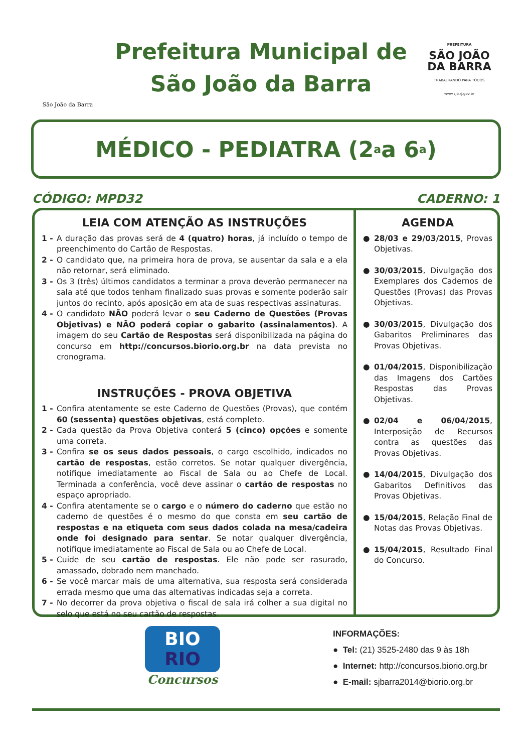São João da Barra
Prefeitura Municipal de
São João da Barra
PREFEITURA
SÃO JOÃO
DA BARRA
TRABALHANDO PARA TODOS
www.sjb.rj.gov.br
MÉDICO - PEDIATRA (2<sup>a</sup> a 6<sup>a</sup>)
CÓDIGO: MPD32 CADERNO: 1
LEIA COM ATENÇÃO AS INSTRUÇÕES
1 - A duração das provas será de 4 (quatro) horas, já incluído o tempo de preenchimento do Cartão de Respostas.
2 - O candidato que, na primeira hora de prova, se ausentar da sala e a ela não retornar, será eliminado.
3 - Os 3 (três) últimos candidatos a terminar a prova deverão permanecer na sala até que todos tenham finalizado suas provas e somente poderão sair juntos do recinto, após aposição em ata de suas respectivas assinaturas.
4 - O candidato NÃO poderá levar o seu Caderno de Questões (Provas Objetivas) e NÃO poderá copiar o gabarito (assinalamentos). A imagem do seu Cartão de Respostas será disponibilizada na página do concurso em http://concursos.biorio.org.br na data prevista no cronograma.
INSTRUÇÕES - PROVA OBJETIVA
1 - Confira atentamente se este Caderno de Questões (Provas), que contém 60 (sessenta) questões objetivas, está completo.
2 - Cada questão da Prova Objetiva conterá 5 (cinco) opções e somente uma correta.
3 - Confira se os seus dados pessoais, o cargo escolhido, indicados no cartão de respostas, estão corretos. Se notar qualquer divergência, notifique imediatamente ao Fiscal de Sala ou ao Chefe de Local. Terminada a conferência, você deve assinar o cartão de respostas no espaço apropriado.
4 - Confira atentamente se o cargo e o número do caderno que estão no caderno de questões é o mesmo do que consta em seu cartão de respostas e na etiqueta com seus dados colada na mesa/cadeira onde foi designado para sentar. Se notar qualquer divergência, notifique imediatamente ao Fiscal de Sala ou ao Chefe de Local.
5 - Cuide de seu cartão de respostas. Ele não pode ser rasurado, amassado, dobrado nem manchado.
6 - Se você marcar mais de uma alternativa, sua resposta será considerada errada mesmo que uma das alternativas indicadas seja a correta.
7 - No decorrer da prova objetiva o fiscal de sala irá colher a sua digital no selo que está no seu cartão de respostas.
AGENDA
● 28/03 e 29/03/2015, Provas Objetivas.
● 30/03/2015, Divulgação dos Exemplares dos Cadernos de Questões (Provas) das Provas Objetivas.
● 30/03/2015, Divulgação dos Gabaritos Preliminares das Provas Objetivas.
● 01/04/2015, Disponibilização das Imagens dos Cartões Respostas das Provas Objetivas.
● 02/04 e 06/04/2015, Interposição de Recursos contra as questões das Provas Objetivas.
● 14/04/2015, Divulgação dos Gabaritos Definitivos das Provas Objetivas.
● 15/04/2015, Relação Final de Notas das Provas Objetivas.
● 15/04/2015, Resultado Final do Concurso.
BIO
RIO
Concursos
INFORMAÇÕES:
● Tel: (21) 3525-2480 das 9 às 18h
● Internet: http://concursos.biorio.org.br
● E-mail: sjbarra2014@biorio.org.br